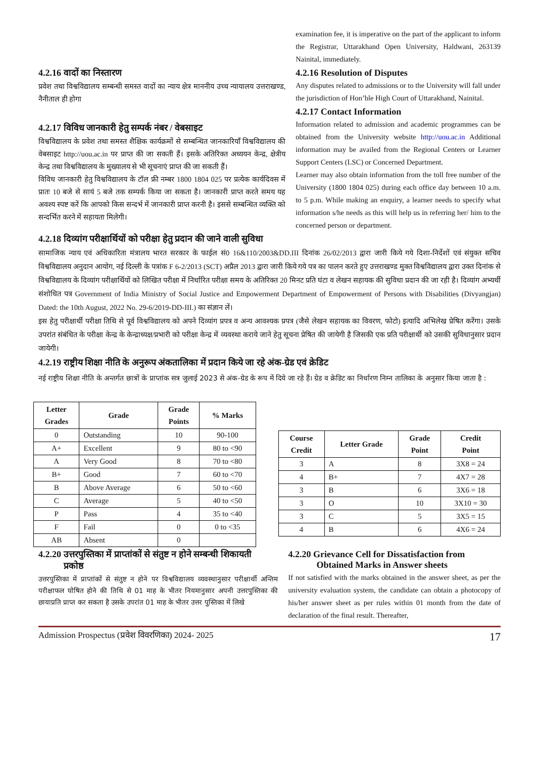4.2.16 वादों का निस्तारण
प्रवेश तथा विश्वविद्यालय सम्बन्धी समस्त वादों का न्याय क्षेत्र माननीय उच्च न्यायालय उत्तराखण्ड, नैनीताल ही होगा
4.2.17 विविध जानकारी हेतु सम्पर्क नंबर / वेबसाइट
विश्वविद्यालय के प्रवेश तथा समस्त शैक्षिक कार्यक्रमों से सम्बन्धित जानकारियाँ विश्वविद्यालय की वेबसाइट http://uou.ac.in पर प्राप्त की जा सकती हैं। इसके अतिरिक्त अध्ययन केन्द्र, क्षेत्रीय केन्द्र तथा विश्वविद्यालय के मुख्यालय से भी सूचनाएं प्राप्त की जा सकती हैं।
विविध जानकारी हेतु विश्वविद्यालय के टॉल फ्री नम्बर 1800 1804 025 पर प्रत्येक कार्यदिवस में प्रातः 10 बजे से सायं 5 बजे तक सम्पर्क किया जा सकता है। जानकारी प्राप्त करते समय यह अवश्य स्पष्ट करें कि आपको किस सन्दर्भ में जानकारी प्राप्त करनी है। इससे सम्बन्धित व्यक्ति को सन्दर्भित करने में सहायता मिलेगी।
examination fee, it is imperative on the part of the applicant to inform the Registrar, Uttarakhand Open University, Haldwani, 263139 Nainital, immediately.
4.2.16 Resolution of Disputes
Any disputes related to admissions or to the University will fall under the jurisdiction of Hon’ble High Court of Uttarakhand, Nainital.
4.2.17 Contact Information
Information related to admission and academic programmes can be obtained from the University website http://uou.ac.in Additional information may be availed from the Regional Centers or Learner Support Centers (LSC) or Concerned Department.
Learner may also obtain information from the toll free number of the University (1800 1804 025) during each office day between 10 a.m. to 5 p.m. While making an enquiry, a learner needs to specify what information s/he needs as this will help us in referring her/ him to the concerned person or department.
4.2.18 दिव्यांग परीक्षार्थियों को परीक्षा हेतु प्रदान की जाने वाली सुविधा
सामाजिक न्याय एवं अधिकारिता मंत्रालय भारत सरकार के फाईल सं0 16&110/2003&DD.III दिनांक 26/02/2013 द्वारा जारी किये गये दिशा-निर्देशों एवं संयुक्त सचिव विश्वविद्यालय अनुदान आयोग, नई दिल्ली के पत्रांक F 6-2/2013 (SCT) अप्रैल 2013 द्वारा जारी किये गये पत्र का पालन करते हुए उत्तराखण्ड मुक्त विश्वविद्यालय द्वारा उक्त दिनांक से विश्वविद्यालय के दिव्यांग परीक्षार्थियों को लिखित परीक्षा में निर्धारित परीक्षा समय के अतिरिक्त 20 मिनट प्रति घंटा व लेखन सहायक की सुविधा प्रदान की जा रही है। दिव्यांग अभ्यर्थी संशोधित पत्र Government of India Ministry of Social Justice and Empowerment Department of Empowerment of Persons with Disabilities (Divyangjan) Dated: the 10th August, 2022 No. 29-6/2019-DD-III.) का संज्ञान लें।
इस हेतु परीक्षार्थी परीक्षा तिथि से पूर्व विश्वविद्यालय को अपने दिव्यांग प्रपत्र व अन्य आवश्यक प्रपत्र (जैसे लेखन सहायक का विवरण, फोटो) इत्यादि अभिलेख प्रेषित करेंगा। उसके उपरांत संबंधित के परीक्षा केन्द्र के केन्द्राध्यक्ष/प्रभारी को परीक्षा केन्द्र में व्यवस्था कराये जाने हेतु सूचना प्रेषित की जायेगी है जिसकी एक प्रति परीक्षार्थी को उसकी सुविधानुसार प्रदान जायेगी।
4.2.19 राष्ट्रीय शिक्षा नीति के अनुरूप अंकतालिका में प्रदान किये जा रहे अंक-ग्रेड एवं क्रेडिट
नई राष्ट्रीय शिक्षा नीति के अन्तर्गत छात्रों के प्राप्तांक सत्र जुलाई 2023 से अंक-ग्रेड के रूप में दिये जा रहे हैं। ग्रेड व क्रेडिट का निर्धारण निम्न तालिका के अनुसार किया जाता है :
| Letter Grades | Grade | Grade Points | % Marks |
| --- | --- | --- | --- |
| 0 | Outstanding | 10 | 90-100 |
| A+ | Excellent | 9 | 80 to <90 |
| A | Very Good | 8 | 70 to <80 |
| B+ | Good | 7 | 60 to <70 |
| B | Above Average | 6 | 50 to <60 |
| C | Average | 5 | 40 to <50 |
| P | Pass | 4 | 35 to <40 |
| F | Fail | 0 | 0 to <35 |
| AB | Absent | 0 | |
| Course Credit | Letter Grade | Grade Point | Credit Point |
| --- | --- | --- | --- |
| 3 | A | 8 | 3X8 = 24 |
| 4 | B+ | 7 | 4X7 = 28 |
| 3 | B | 6 | 3X6 = 18 |
| 3 | O | 10 | 3X10 = 30 |
| 3 | C | 5 | 3X5 = 15 |
| 4 | B | 6 | 4X6 = 24 |
4.2.20 उत्तरपुस्तिका में प्राप्तांकों से संतुष्ट न होने सम्बन्धी शिकायती
प्रकोष्ठ
उत्तरपुस्तिका में प्राप्तांकों से संतुष्ट न होने पर विश्वविद्यालय व्यवस्थानुसार परीक्षार्थी अन्तिम परीक्षाफल घोषित होने की तिथि से 01 माह के भीतर नियमानुसार अपनी उत्तरपुस्तिका की छायाप्रति प्राप्त कर सकता है उसके उपरांत 01 माह के भीतर उत्तर पुस्तिका में लिखे
4.2.20 Grievance Cell for Dissatisfaction from
Obtained Marks in Answer sheets
If not satisfied with the marks obtained in the answer sheet, as per the university evaluation system, the candidate can obtain a photocopy of his/her answer sheet as per rules within 01 month from the date of declaration of the final result. Thereafter,
Admission Prospectus (प्रवेश विवरणिका) 2024- 2025 17